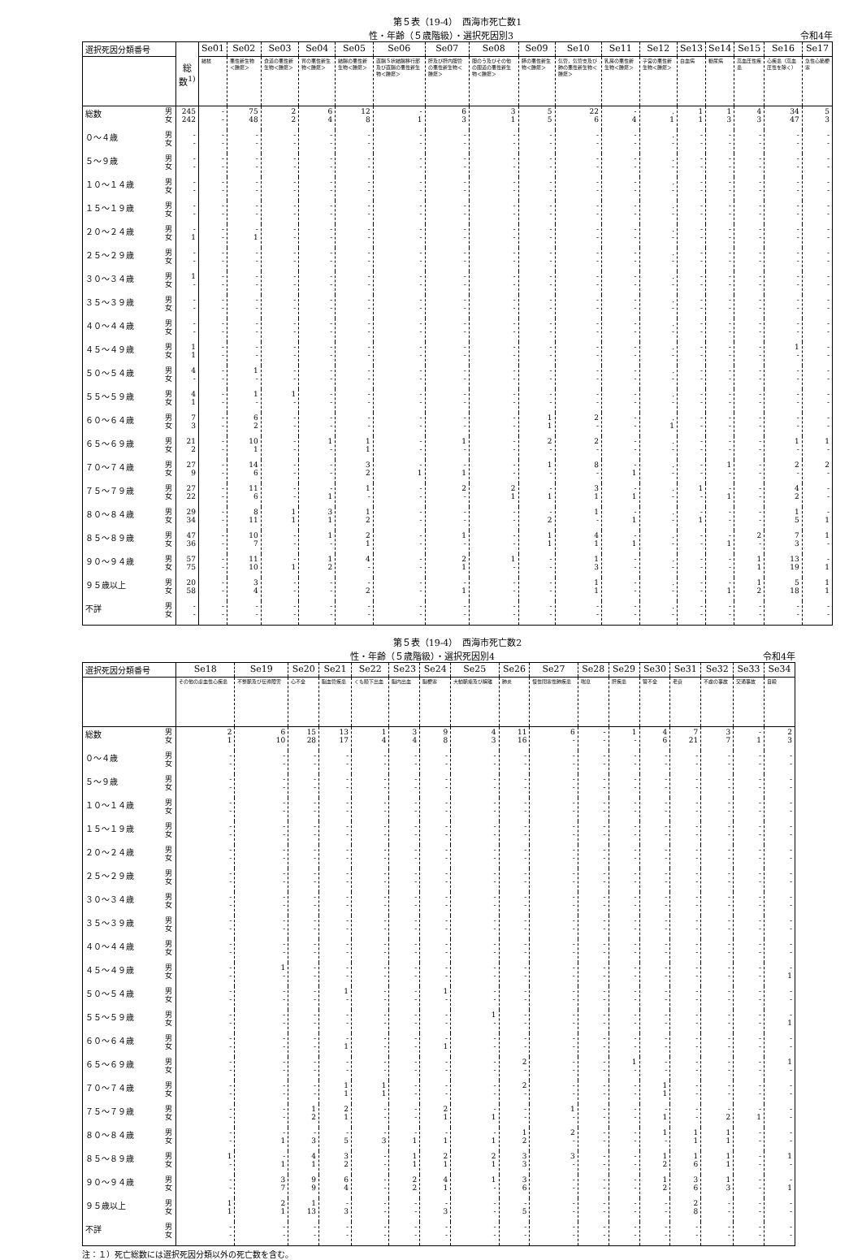第５表（19-4）　西海市死亡数1
性・年齢（５歳階級）・選択死因別3 令和4年
| 選択死因分類番号 | | 総数<sup>1)</sup> | Se01 | Se02 | Se03 | Se04 | Se05 | Se06 | Se07 | Se08 | Se09 | Se10 | Se11 | Se12 | Se13 | Se14 | Se15 | Se16 | Se17 |
| --- | --- | --- | --- | --- | --- | --- | --- | --- | --- | --- | --- | --- | --- | --- | --- | --- | --- | --- | --- |
| | | | 結核 | 悪性新生物＜腫瘍＞ | 食道の悪性新生物＜腫瘍＞ | 胃の悪性新生物＜腫瘍＞ | 結腸の悪性新生物＜腫瘍＞ | 直腸Ｓ状結腸移行部及び直腸の悪性新生物＜腫瘍＞ | 肝及び肝内胆管の悪性新生物＜腫瘍＞ | 胆のう及びその他の胆道の悪性新生物＜腫瘍＞ | 膵の悪性新生物＜腫瘍＞ | 気管，気管支及び肺の悪性新生物＜腫瘍＞ | 乳房の悪性新生物＜腫瘍＞ | 子宮の悪性新生物＜腫瘍＞ | 白血病 | 糖尿病 | 高血圧性疾患 | 心疾患（高血圧性を除く） | 急性心筋梗塞 |
| 総数 | 男 女 | 245 242 | - - | 75 48 | 2 2 | 6 4 | 12 8 | - 1 | 6 3 | 3 1 | 5 5 | 22 6 | - 4 | . 1 | 1 1 | 1 3 | 4 3 | 34 47 | 5 3 |
| ０～４歳 | 男 女 | - - | - - | - - | - - | - - | - - | - - | - - | - - | - - | - - | - - | . - | - - | - - | - - | - - | - - |
| ５～９歳 | 男 女 | - - | - - | - - | - - | - - | - - | - - | - - | - - | - - | - - | - - | . - | - - | - - | - - | - - | - - |
| １０～１４歳 | 男 女 | - - | - - | - - | - - | - - | - - | - - | - - | - - | - - | - - | - - | . - | - - | - - | - - | - - | - - |
| １５～１９歳 | 男 女 | - - | - - | - - | - - | - - | - - | - - | - - | - - | - - | - - | - - | . - | - - | - - | - - | - - | - - |
| ２０～２４歳 | 男 女 | - 1 | - - | - 1 | - - | - - | - - | - - | - - | - - | - - | - - | - - | . - | - - | - - | - - | - - | - - |
| ２５～２９歳 | 男 女 | - - | - - | - - | - - | - - | - - | - - | - - | - - | - - | - - | - - | . - | - - | - - | - - | - - | - - |
| ３０～３４歳 | 男 女 | 1 - | - - | - - | - - | - - | - - | - - | - - | - - | - - | - - | - - | . - | - - | - - | - - | - - | - - |
| ３５～３９歳 | 男 女 | - - | - - | - - | - - | - - | - - | - - | - - | - - | - - | - - | - - | . - | - - | - - | - - | - - | - - |
| ４０～４４歳 | 男 女 | - - | - - | - - | - - | - - | - - | - - | - - | - - | - - | - - | - - | . - | - - | - - | - - | - - | - - |
| ４５～４９歳 | 男 女 | 1 1 | - - | - - | - - | - - | - - | - - | - - | - - | - - | - - | - - | . - | - - | - - | - - | 1 - | - - |
| ５０～５４歳 | 男 女 | 4 - | - - | 1 - | - - | - - | - - | - - | - - | - - | - - | - - | - - | . - | - - | - - | - - | - - | - - |
| ５５～５９歳 | 男 女 | 4 1 | - - | 1 - | 1 - | - - | - - | - - | - - | - - | - - | - - | - - | . - | - - | - - | - - | - - | - - |
| ６０～６４歳 | 男 女 | 7 3 | - - | 6 2 | - - | - - | - - | - - | - - | - - | 1 1 | 2 - | - - | . 1 | - - | - - | - - | - - | - - |
| ６５～６９歳 | 男 女 | 21 2 | - - | 10 1 | - - | 1 - | 1 1 | - - | 1 - | - - | 2 - | 2 - | - - | . - | - - | - - | - - | 1 - | 1 - |
| ７０～７４歳 | 男 女 | 27 9 | - - | 14 6 | - - | - - | 3 2 | - 1 | - 1 | - - | 1 - | 8 - | - 1 | . - | - - | 1 - | - - | 2 - | 2 - |
| ７５～７９歳 | 男 女 | 27 22 | - - | 11 6 | - - | - 1 | 1 - | - - | 2 - | 2 1 | - 1 | 3 1 | - 1 | . - | 1 - | - 1 | - - | 4 2 | - - |
| ８０～８４歳 | 男 女 | 29 34 | - - | 8 11 | 1 1 | 3 1 | 1 2 | - - | - - | - - | - 2 | 1 - | - 1 | . - | - 1 | - - | - - | 1 5 | - 1 |
| ８５～８９歳 | 男 女 | 47 36 | - - | 10 7 | - - | 1 - | 2 1 | - - | 1 - | - - | 1 1 | 4 1 | - 1 | . - | - - | - 1 | 2 - | 7 3 | 1 - |
| ９０～９４歳 | 男 女 | 57 75 | - - | 11 10 | - 1 | 1 2 | 4 - | - - | 2 1 | 1 - | - - | 1 3 | - - | . - | - - | - - | 1 1 | 13 19 | - 1 |
| ９５歳以上 | 男 女 | 20 58 | - - | 3 4 | - - | - - | - 2 | - - | - 1 | - - | - - | 1 1 | - - | . - | - - | - 1 | 1 2 | 5 18 | 1 1 |
| 不詳 | 男 女 | - - | - - | - - | - - | - - | - - | - - | - - | - - | - - | - - | - - | . - | - - | - - | - - | - - | - - |
第５表（19-4）　西海市死亡数2
性・年齢（５歳階級）・選択死因別4 令和4年
| 選択死因分類番号 | | Se18 | Se19 | Se20 | Se21 | Se22 | Se23 | Se24 | Se25 | Se26 | Se27 | Se28 | Se29 | Se30 | Se31 | Se32 | Se33 | Se34 |
| --- | --- | --- | --- | --- | --- | --- | --- | --- | --- | --- | --- | --- | --- | --- | --- | --- | --- | --- |
| | | その他の虚血性心疾患 | 不整脈及び伝導障害 | 心不全 | 脳血管疾患 | くも膜下出血 | 脳内出血 | 脳梗塞 | 大動脈瘤及び解離 | 肺炎 | 慢性閉塞性肺疾患 | 喘息 | 肝疾患 | 腎不全 | 老衰 | 不慮の事故 | 交通事故 | 自殺 |
| 総数 | 男 女 | 2 1 | 6 10 | 15 28 | 13 17 | 1 4 | 3 4 | 9 8 | 4 3 | 11 16 | 6 - | - - | 1 - | 4 6 | 7 21 | 3 7 | - 1 | 2 3 |
| ０～４歳 | 男 女 | - - | - - | - - | - - | - - | - - | - - | - - | - - | - - | - - | - - | - - | - - | - - | - - | - - |
| ５～９歳 | 男 女 | - - | - - | - - | - - | - - | - - | - - | - - | - - | - - | - - | - - | - - | - - | - - | - - | - - |
| １０～１４歳 | 男 女 | - - | - - | - - | - - | - - | - - | - - | - - | - - | - - | - - | - - | - - | - - | - - | - - | - - |
| １５～１９歳 | 男 女 | - - | - - | - - | - - | - - | - - | - - | - - | - - | - - | - - | - - | - - | - - | - - | - - | - - |
| ２０～２４歳 | 男 女 | - - | - - | - - | - - | - - | - - | - - | - - | - - | - - | - - | - - | - - | - - | - - | - - | - - |
| ２５～２９歳 | 男 女 | - - | - - | - - | - - | - - | - - | - - | - - | - - | - - | - - | - - | - - | - - | - - | - - | - - |
| ３０～３４歳 | 男 女 | - - | - - | - - | - - | - - | - - | - - | - - | - - | - - | - - | - - | - - | - - | - - | - - | - - |
| ３５～３９歳 | 男 女 | - - | - - | - - | - - | - - | - - | - - | - - | - - | - - | - - | - - | - - | - - | - - | - - | - - |
| ４０～４４歳 | 男 女 | - - | - - | - - | - - | - - | - - | - - | - - | - - | - - | - - | - - | - - | - - | - - | - - | - - |
| ４５～４９歳 | 男 女 | - - | 1 - | - - | - - | - - | - - | - - | - - | - - | - - | - - | - - | - - | - - | - - | - - | - 1 |
| ５０～５４歳 | 男 女 | - - | - - | - - | 1 - | - - | - - | 1 - | - - | - - | - - | - - | - - | - - | - - | - - | - - | - - |
| ５５～５９歳 | 男 女 | - - | - - | - - | - - | - - | - - | - - | 1 - | - - | - - | - - | - - | - - | - - | - - | - - | - 1 |
| ６０～６４歳 | 男 女 | - - | - - | - - | - 1 | - - | - - | - 1 | - - | - - | - - | - - | - - | - - | - - | - - | - - | - - |
| ６５～６９歳 | 男 女 | - - | - - | - - | - - | - - | - - | - - | - - | 2 - | - - | - - | 1 - | - - | - - | - - | - - | 1 - |
| ７０～７４歳 | 男 女 | - - | - - | - - | 1 1 | 1 1 | - - | - - | - - | 2 - | - - | - - | - - | 1 1 | - - | - - | - - | - - |
| ７５～７９歳 | 男 女 | - - | - - | 1 2 | 2 1 | - - | - - | 2 1 | - 1 | - - | 1 - | - - | - - | - 1 | - - | - 2 | - 1 | - - |
| ８０～８４歳 | 男 女 | - - | - 1 | - 3 | - 5 | - 3 | - 1 | - 1 | - 1 | 1 2 | 2 - | - - | - - | 1 - | 1 1 | 1 1 | - - | - - |
| ８５～８９歳 | 男 女 | 1 - | - 1 | 4 1 | 3 2 | - - | 1 1 | 2 1 | 2 1 | 3 3 | 3 - | - - | - - | 1 2 | 1 6 | 1 1 | - - | 1 - |
| ９０～９４歳 | 男 女 | - - | 3 7 | 9 9 | 6 4 | - - | 2 2 | 4 1 | 1 - | 3 6 | - - | - - | - - | 1 2 | 3 6 | 1 3 | - - | - 1 |
| ９５歳以上 | 男 女 | 1 1 | 2 1 | 1 13 | - 3 | - - | - - | - 3 | - - | - 5 | - - | - - | - - | - - | 2 8 | - - | - - | - - |
| 不詳 | 男 女 | - - | - - | - - | - - | - - | - - | - - | - - | - - | - - | - - | - - | - - | - - | - - | - - | - - |
注：１）死亡総数には選択死因分類以外の死亡数を含む。